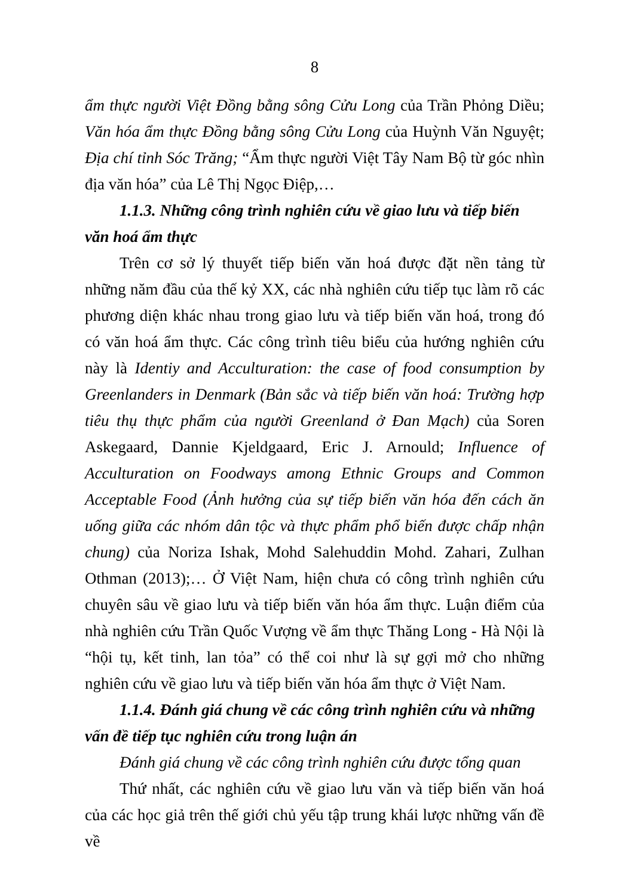8
ẩm thực người Việt Đồng bằng sông Cửu Long của Trần Phỏng Diều; Văn hóa ẩm thực Đồng bằng sông Cửu Long của Huỳnh Văn Nguyệt; Địa chí tỉnh Sóc Trăng; “Ẩm thực người Việt Tây Nam Bộ từ góc nhìn địa văn hóa” của Lê Thị Ngọc Điệp,…
1.1.3. Những công trình nghiên cứu về giao lưu và tiếp biến văn hoá ẩm thực
Trên cơ sở lý thuyết tiếp biến văn hoá được đặt nền tảng từ những năm đầu của thế kỷ XX, các nhà nghiên cứu tiếp tục làm rõ các phương diện khác nhau trong giao lưu và tiếp biến văn hoá, trong đó có văn hoá ẩm thực. Các công trình tiêu biểu của hướng nghiên cứu này là Identiy and Acculturation: the case of food consumption by Greenlanders in Denmark (Bản sắc và tiếp biến văn hoá: Trường hợp tiêu thụ thực phẩm của người Greenland ở Đan Mạch) của Soren Askegaard, Dannie Kjeldgaard, Eric J. Arnould; Influence of Acculturation on Foodways among Ethnic Groups and Common Acceptable Food (Ảnh hưởng của sự tiếp biến văn hóa đến cách ăn uống giữa các nhóm dân tộc và thực phẩm phổ biến được chấp nhận chung) của Noriza Ishak, Mohd Salehuddin Mohd. Zahari, Zulhan Othman (2013);… Ở Việt Nam, hiện chưa có công trình nghiên cứu chuyên sâu về giao lưu và tiếp biến văn hóa ẩm thực. Luận điểm của nhà nghiên cứu Trần Quốc Vượng về ẩm thực Thăng Long - Hà Nội là “hội tụ, kết tinh, lan tỏa” có thể coi như là sự gợi mở cho những nghiên cứu về giao lưu và tiếp biến văn hóa ẩm thực ở Việt Nam.
1.1.4. Đánh giá chung về các công trình nghiên cứu và những vấn đề tiếp tục nghiên cứu trong luận án
Đánh giá chung về các công trình nghiên cứu được tổng quan
Thứ nhất, các nghiên cứu về giao lưu văn và tiếp biến văn hoá của các học giả trên thế giới chủ yếu tập trung khái lược những vấn đề về